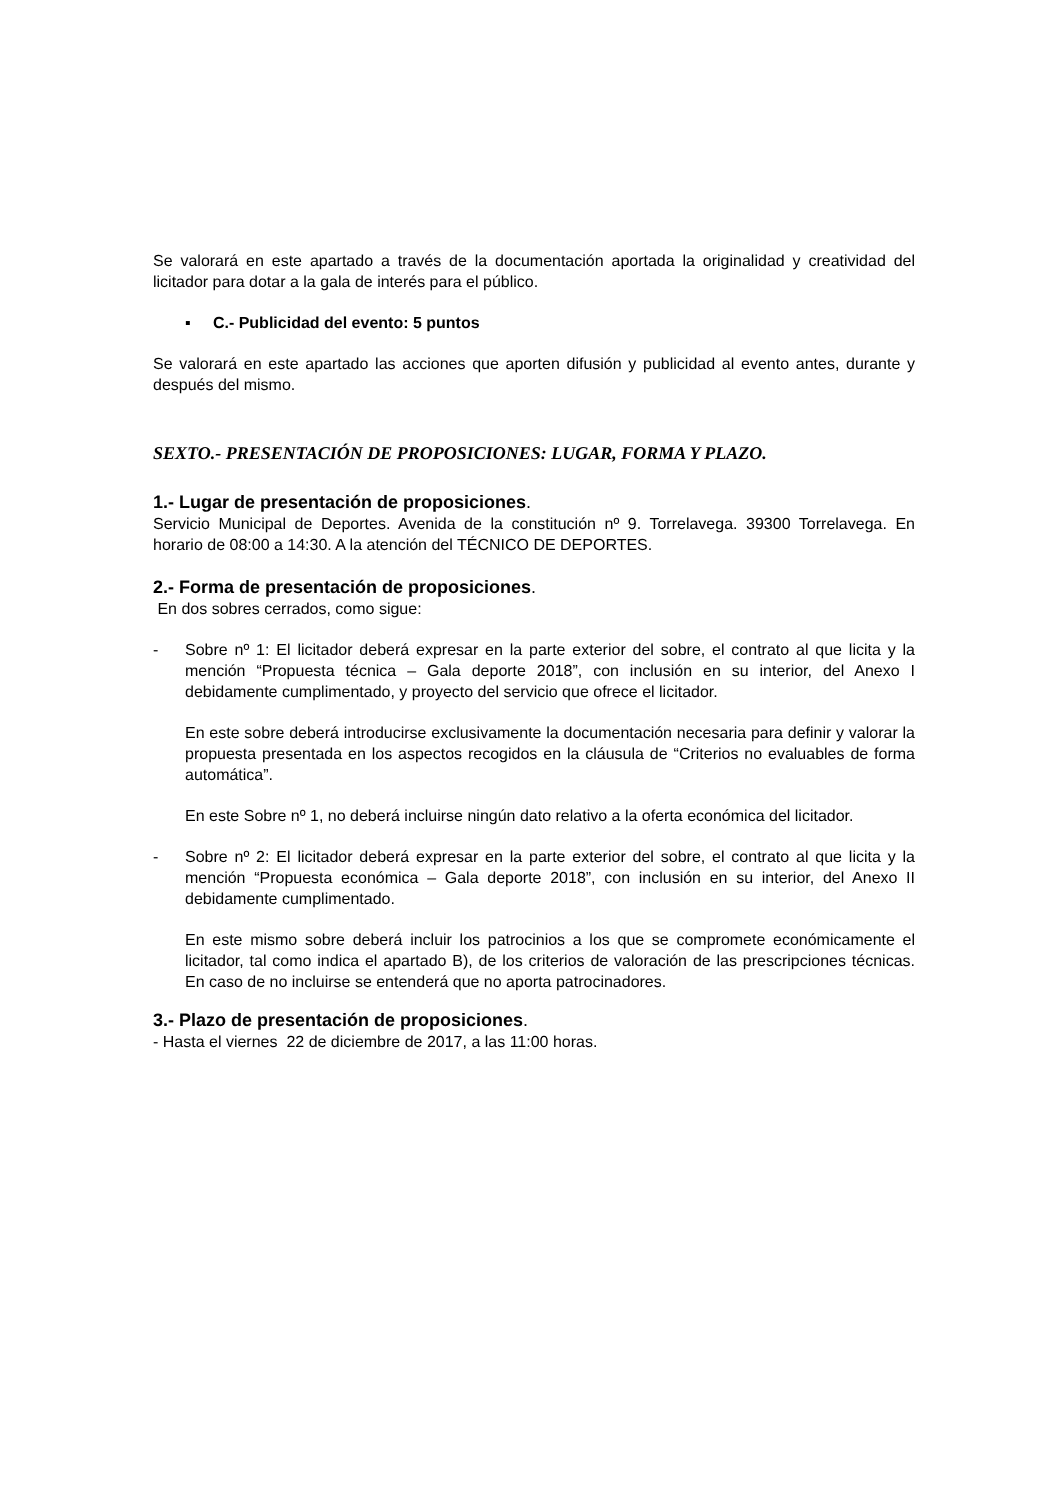Se valorará en este apartado a través de la documentación aportada la originalidad y creatividad del licitador para dotar a la gala de interés para el público.
▪ C.- Publicidad del evento: 5 puntos
Se valorará en este apartado las acciones que aporten difusión y publicidad al evento antes, durante y después del mismo.
SEXTO.- PRESENTACIÓN DE PROPOSICIONES: LUGAR, FORMA Y PLAZO.
1.- Lugar de presentación de proposiciones.
Servicio Municipal de Deportes. Avenida de la constitución nº 9. Torrelavega. 39300 Torrelavega. En horario de 08:00 a 14:30. A la atención del TÉCNICO DE DEPORTES.
2.- Forma de presentación de proposiciones.
En dos sobres cerrados, como sigue:
- Sobre nº 1: El licitador deberá expresar en la parte exterior del sobre, el contrato al que licita y la mención “Propuesta técnica – Gala deporte 2018”, con inclusión en su interior, del Anexo I debidamente cumplimentado, y proyecto del servicio que ofrece el licitador.
En este sobre deberá introducirse exclusivamente la documentación necesaria para definir y valorar la propuesta presentada en los aspectos recogidos en la cláusula de “Criterios no evaluables de forma automática”.
En este Sobre nº 1, no deberá incluirse ningún dato relativo a la oferta económica del licitador.
- Sobre nº 2: El licitador deberá expresar en la parte exterior del sobre, el contrato al que licita y la mención “Propuesta económica – Gala deporte 2018”, con inclusión en su interior, del Anexo II debidamente cumplimentado.
En este mismo sobre deberá incluir los patrocinios a los que se compromete económicamente el licitador, tal como indica el apartado B), de los criterios de valoración de las prescripciones técnicas. En caso de no incluirse se entenderá que no aporta patrocinadores.
3.- Plazo de presentación de proposiciones.
- Hasta el viernes 22 de diciembre de 2017, a las 11:00 horas.